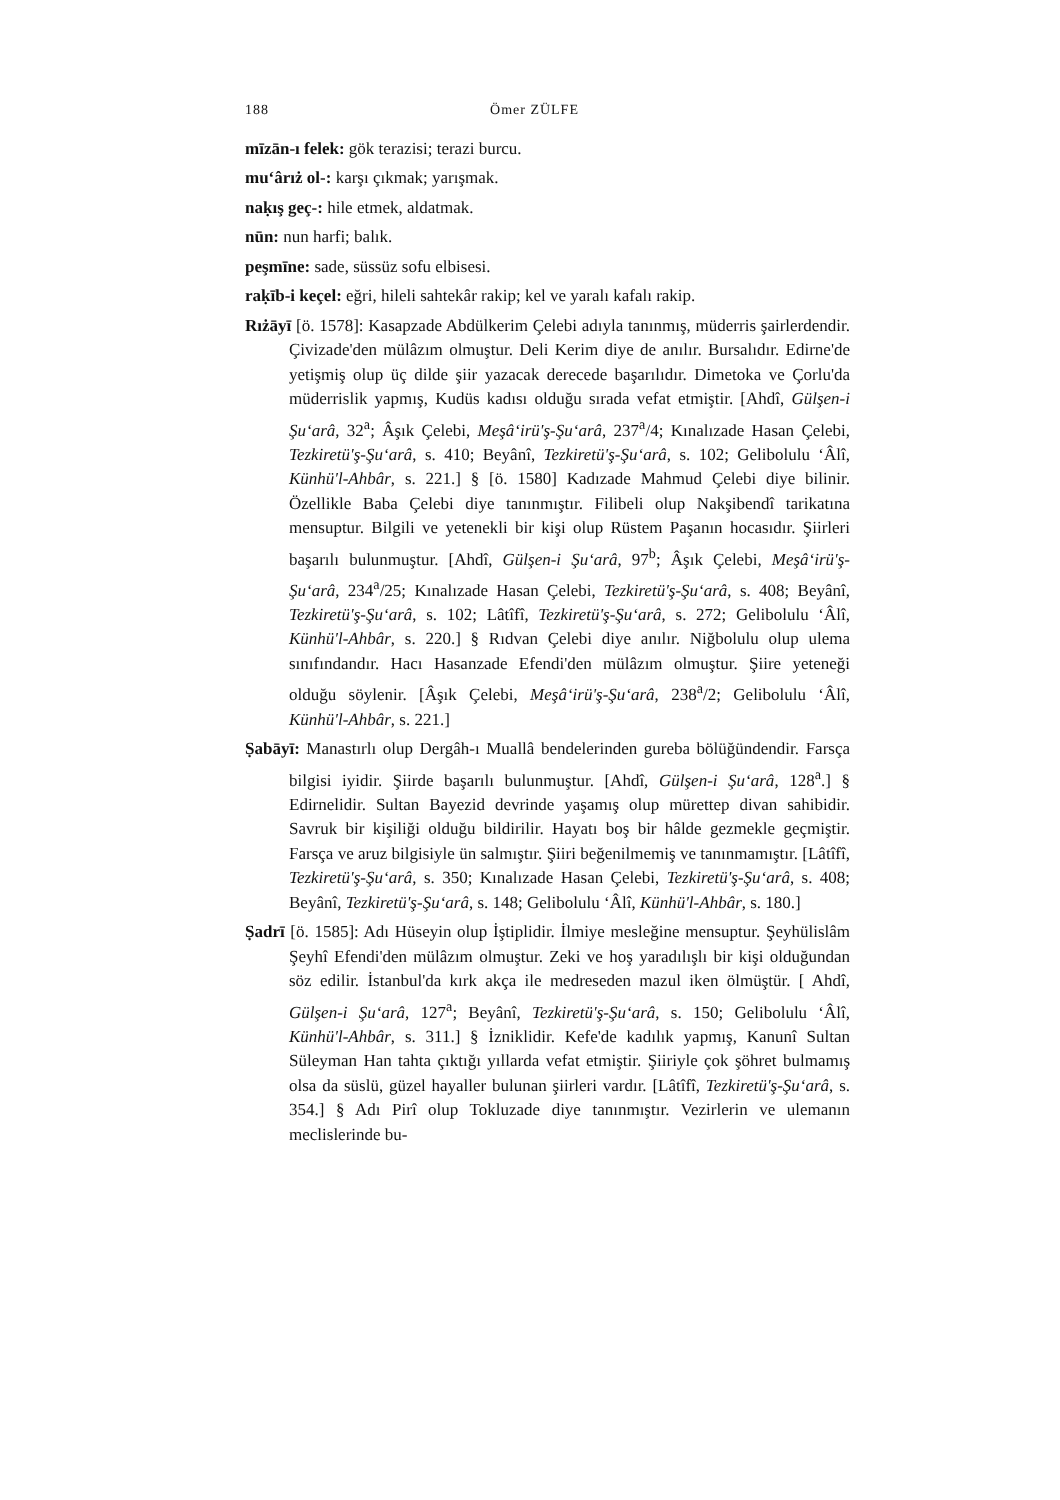188 Ömer ZÜLFE
mīzān-ı felek: gök terazisi; terazi burcu.
mu‘ârıż ol-: karşı çıkmak; yarışmak.
naḳış geç-: hile etmek, aldatmak.
nūn: nun harfi; balık.
peşmīne: sade, süssüz sofu elbisesi.
raḳīb-i keçel: eğri, hileli sahtekâr rakip; kel ve yaralı kafalı rakip.
Rıżāyī [ö. 1578]: Kasapzade Abdülkerim Çelebi adıyla tanınmış, müderris şairlerdendir. Çivizade'den mülâzım olmuştur. Deli Kerim diye de anılır. Bursalıdır. Edirne'de yetişmiş olup üç dilde şiir yazacak derecede başarılıdır. Dimetoka ve Çorlu'da müderrislik yapmış, Kudüs kadısı olduğu sırada vefat etmiştir. [Ahdî, Gülşen-i Şu‘arâ, 32<sup>a</sup>; Âşık Çelebi, Meşâ‘irü'ş-Şu‘arâ, 237<sup>a</sup>/4; Kınalızade Hasan Çelebi, Tezkiretü'ş-Şu‘arâ, s. 410; Beyânî, Tezkiretü'ş-Şu‘arâ, s. 102; Gelibolulu ‘Âlî, Künhü'l-Ahbâr, s. 221.] § [ö. 1580] Kadızade Mahmud Çelebi diye bilinir. Özellikle Baba Çelebi diye tanınmıştır. Filibeli olup Nakşibendî tarikatına mensuptur. Bilgili ve yetenekli bir kişi olup Rüstem Paşanın hocasıdır. Şiirleri başarılı bulunmuştur. [Ahdî, Gülşen-i Şu‘arâ, 97<sup>b</sup>; Âşık Çelebi, Meşâ‘irü'ş-Şu‘arâ, 234<sup>a</sup>/25; Kınalızade Hasan Çelebi, Tezkiretü'ş-Şu‘arâ, s. 408; Beyânî, Tezkiretü'ş-Şu‘arâ, s. 102; Lâtîfî, Tezkiretü'ş-Şu‘arâ, s. 272; Gelibolulu ‘Âlî, Künhü'l-Ahbâr, s. 220.] § Rıdvan Çelebi diye anılır. Niğbolulu olup ulema sınıfındandır. Hacı Hasanzade Efendi'den mülâzım olmuştur. Şiire yeteneği olduğu söylenir. [Âşık Çelebi, Meşâ‘irü'ş-Şu‘arâ, 238<sup>a</sup>/2; Gelibolulu ‘Âlî, Künhü'l-Ahbâr, s. 221.]
Ṣabāyī: Manastırlı olup Dergâh-ı Muallâ bendelerinden gureba bölüğündendir. Farsça bilgisi iyidir. Şiirde başarılı bulunmuştur. [Ahdî, Gülşen-i Şu‘arâ, 128<sup>a</sup>.] § Edirnelidir. Sultan Bayezid devrinde yaşamış olup mürettep divan sahibidir. Savruk bir kişiliği olduğu bildirilir. Hayatı boş bir hâlde gezmekle geçmiştir. Farsça ve aruz bilgisiyle ün salmıştır. Şiiri beğenilmemiş ve tanınmamıştır. [Lâtîfî, Tezkiretü'ş-Şu‘arâ, s. 350; Kınalızade Hasan Çelebi, Tezkiretü'ş-Şu‘arâ, s. 408; Beyânî, Tezkiretü'ş-Şu‘arâ, s. 148; Gelibolulu ‘Âlî, Künhü'l-Ahbâr, s. 180.]
Ṣadrī [ö. 1585]: Adı Hüseyin olup İştiplidir. İlmiye mesleğine mensuptur. Şeyhülislâm Şeyhî Efendi'den mülâzım olmuştur. Zeki ve hoş yaradılışlı bir kişi olduğundan söz edilir. İstanbul'da kırk akça ile medreseden mazul iken ölmüştür. [ Ahdî, Gülşen-i Şu‘arâ, 127<sup>a</sup>; Beyânî, Tezkiretü'ş-Şu‘arâ, s. 150; Gelibolulu ‘Âlî, Künhü'l-Ahbâr, s. 311.] § İzniklidir. Kefe'de kadılık yapmış, Kanunî Sultan Süleyman Han tahta çıktığı yıllarda vefat etmiştir. Şiiriyle çok şöhret bulmamış olsa da süslü, güzel hayaller bulunan şiirleri vardır. [Lâtîfî, Tezkiretü'ş-Şu‘arâ, s. 354.] § Adı Pirî olup Tokluzade diye tanınmıştır. Vezirlerin ve ulemanın meclislerinde bu-